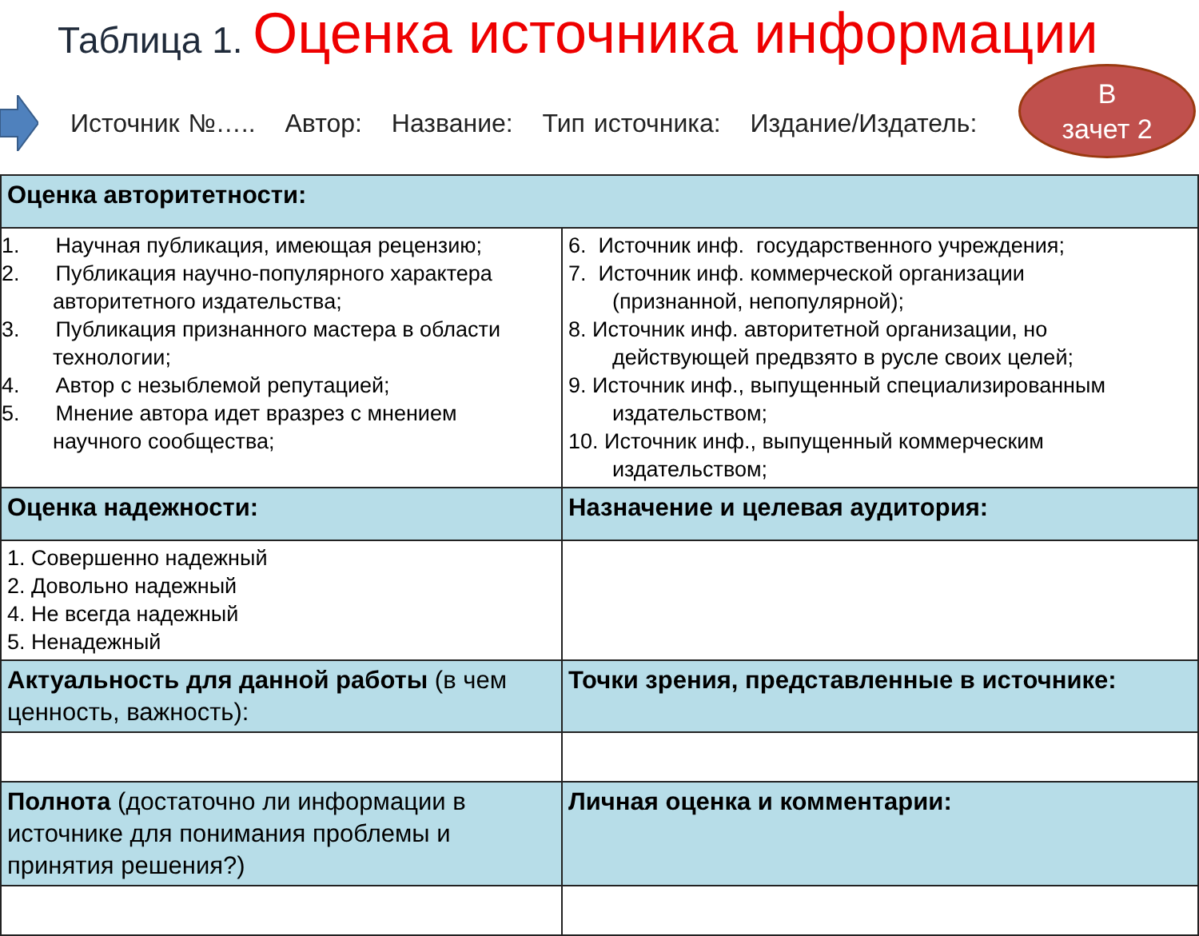Таблица 1. Оценка источника информации
Источник №….. Автор: Название: Тип источника: Издание/Издатель:
В
зачет 2
| Оценка авторитетности: | |
| 1. Научная публикация, имеющая рецензию; 2. Публикация научно-популярного характера авторитетного издательства; 3. Публикация признанного мастера в области технологии; 4. Автор с незыблемой репутацией; 5. Мнение автора идет вразрез с мнением научного сообщества; | 6. Источник инф. государственного учреждения; 7. Источник инф. коммерческой организации (признанной, непопулярной); 8. Источник инф. авторитетной организации, но действующей предвзято в русле своих целей; 9. Источник инф., выпущенный специализированным издательством; 10. Источник инф., выпущенный коммерческим издательством; |
| Оценка надежности: | Назначение и целевая аудитория: |
| 1. Совершенно надежный 2. Довольно надежный 4. Не всегда надежный 5. Ненадежный | |
| Актуальность для данной работы (в чем ценность, важность): | Точки зрения, представленные в источнике: |
| Полнота (достаточно ли информации в источнике для понимания проблемы и принятия решения?) | Личная оценка и комментарии: |